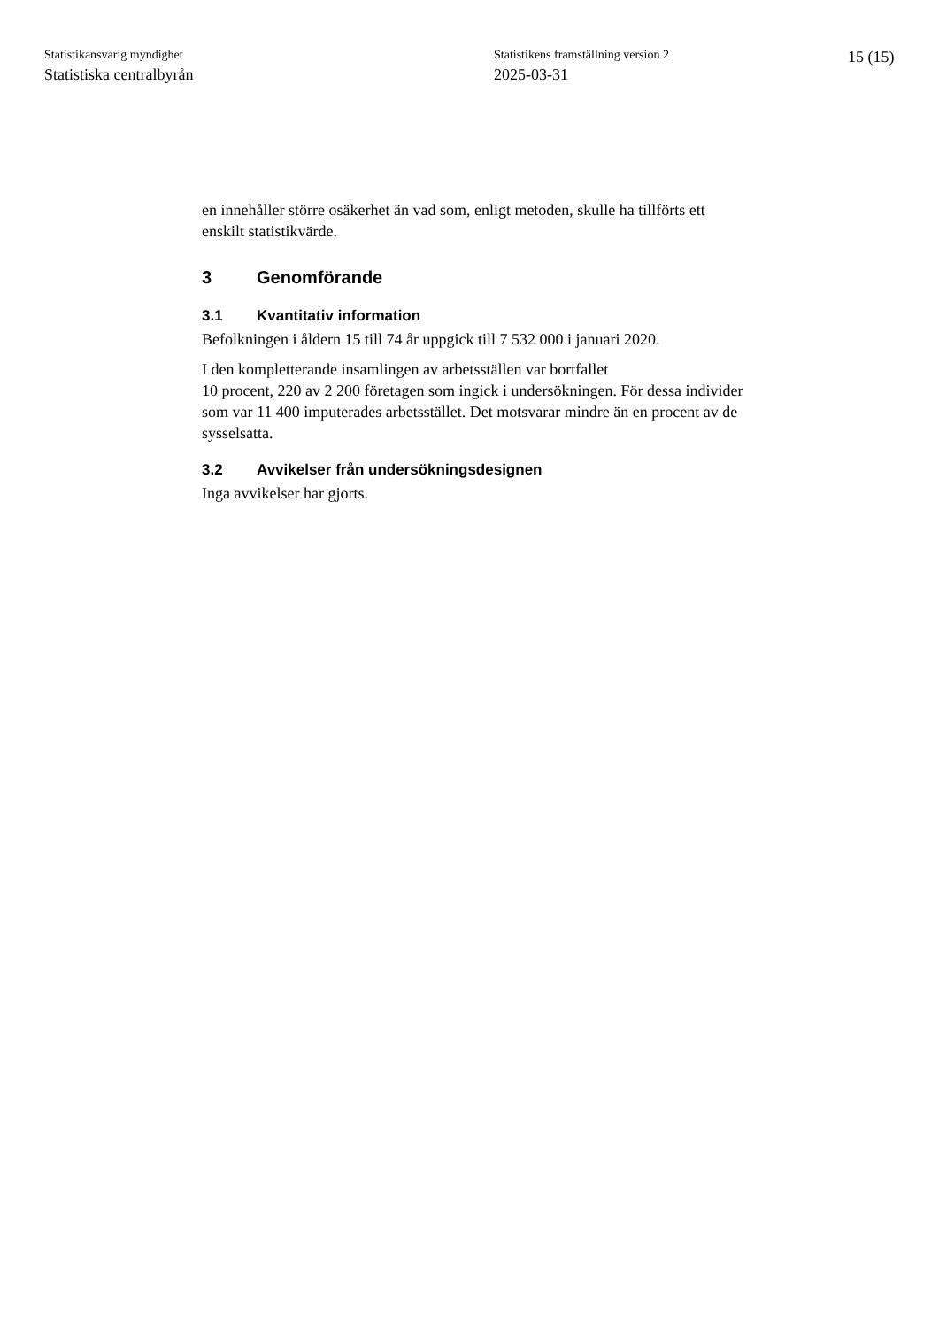Statistikansvarig myndighet
Statistiska centralbyrån
Statistikens framställning version 2
2025-03-31
15 (15)
en innehåller större osäkerhet än vad som, enligt metoden, skulle ha tillförts ett enskilt statistikvärde.
3 Genomförande
3.1 Kvantitativ information
Befolkningen i åldern 15 till 74 år uppgick till 7 532 000 i januari 2020.
I den kompletterande insamlingen av arbetsställen var bortfallet
10 procent, 220 av 2 200 företagen som ingick i undersökningen. För dessa individer som var 11 400 imputerades arbetsstället. Det motsvarar mindre än en procent av de sysselsatta.
3.2 Avvikelser från undersökningsdesignen
Inga avvikelser har gjorts.